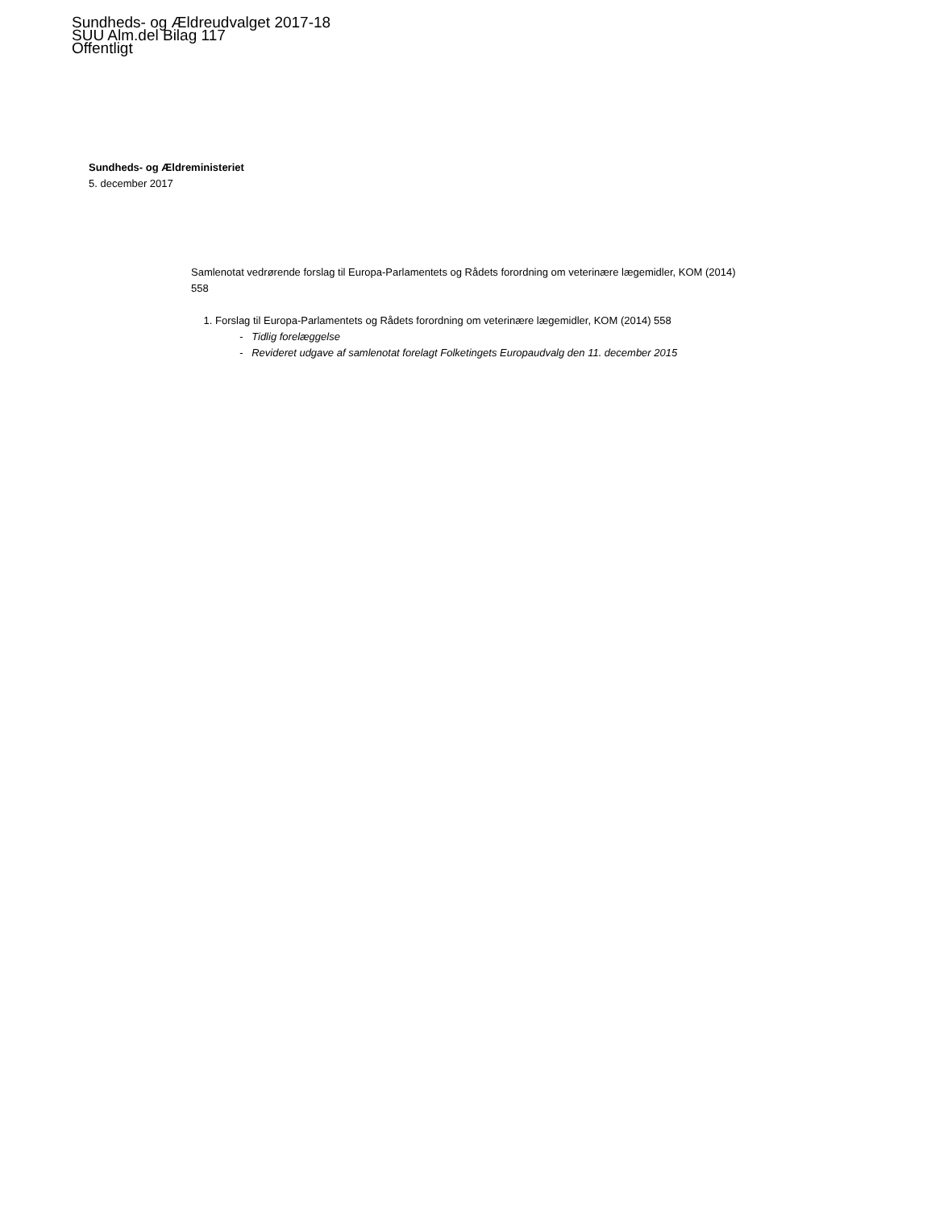Sundheds- og Ældreudvalget 2017-18
SUU Alm.del Bilag 117
Offentligt
Sundheds- og Ældreministeriet
5. december 2017
Samlenotat vedrørende forslag til Europa-Parlamentets og Rådets forordning om veterinære lægemidler, KOM (2014) 558
1. Forslag til Europa-Parlamentets og Rådets forordning om veterinære lægemidler, KOM (2014) 558
- Tidlig forelæggelse
- Revideret udgave af samlenotat forelagt Folketingets Europaudvalg den 11. december 2015